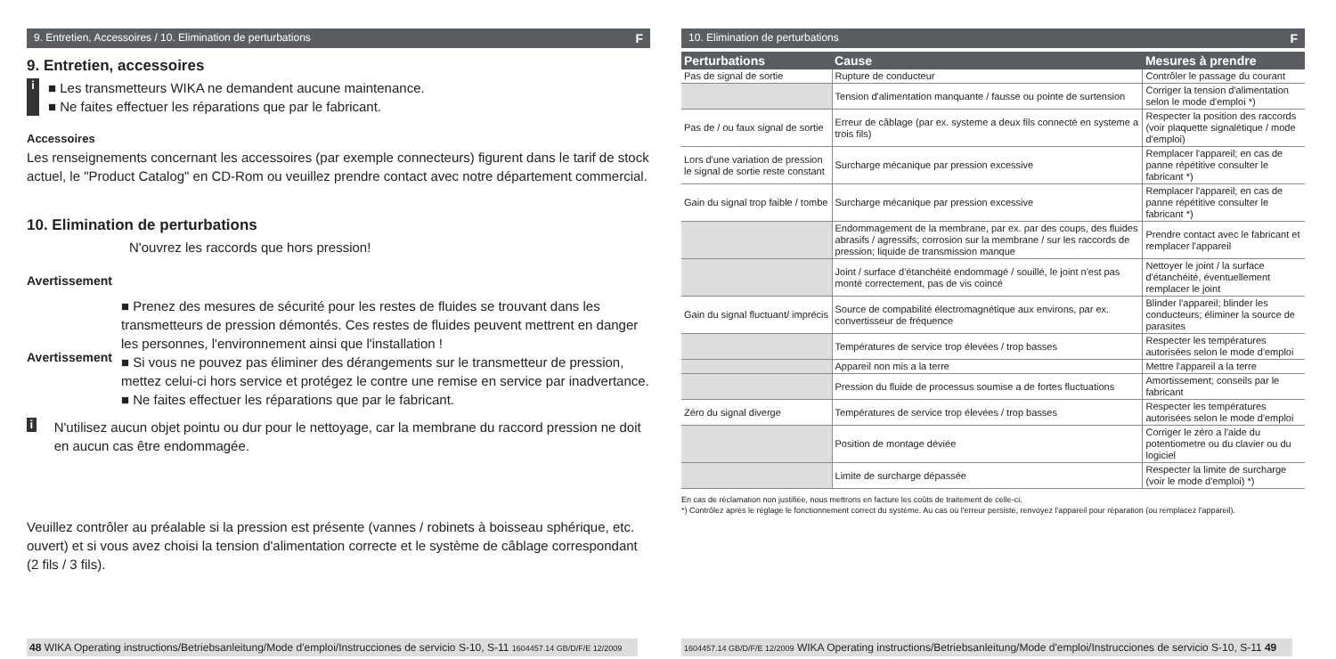9. Entretien, Accessoires / 10. Elimination de perturbations F
9. Entretien, accessoires
i
■ Les transmetteurs WIKA ne demandent aucune maintenance.
■ Ne faites effectuer les réparations que par le fabricant.
Accessoires
Les renseignements concernant les accessoires (par exemple connecteurs) figurent dans le tarif de stock actuel, le "Product Catalog" en CD-Rom ou veuillez prendre contact avec notre département commercial.
10. Elimination de perturbations
Avertissement
N'ouvrez les raccords que hors pression!
Avertissement
■ Prenez des mesures de sécurité pour les restes de fluides se trouvant dans les transmetteurs de pression démontés. Ces restes de fluides peuvent mettrent en danger les personnes, l'environnement ainsi que l'installation !
■ Si vous ne pouvez pas éliminer des dérangements sur le transmetteur de pression, mettez celui-ci hors service et protégez le contre une remise en service par inadvertance.
■ Ne faites effectuer les réparations que par le fabricant.
i
N'utilisez aucun objet pointu ou dur pour le nettoyage, car la membrane du raccord pression ne doit en aucun cas être endommagée.
Veuillez contrôler au préalable si la pression est présente (vannes / robinets à boisseau sphérique, etc. ouvert) et si vous avez choisi la tension d'alimentation correcte et le système de câblage correspondant (2 fils / 3 fils).
48 WIKA Operating instructions/Betriebsanleitung/Mode d'emploi/Instrucciones de servicio S-10, S-11 1604457.14 GB/D/F/E 12/2009
10. Elimination de perturbations F
| Perturbations | Cause | Mesures à prendre |
| --- | --- | --- |
| Pas de signal de sortie | Rupture de conducteur | Contrôler le passage du courant |
| | Tension d'alimentation manquante / fausse ou pointe de surtension | Corriger la tension d'alimentation selon le mode d'emploi *) |
| Pas de / ou faux signal de sortie | Erreur de câblage (par ex. systeme a deux fils connecté en systeme a trois fils) | Respecter la position des raccords (voir plaquette signalétique / mode d'emploi) |
| Lors d'une variation de pression le signal de sortie reste constant | Surcharge mécanique par pression excessive | Remplacer l'appareil; en cas de panne répétitive consulter le fabricant *) |
| Gain du signal trop faible / tombe | Surcharge mécanique par pression excessive | Remplacer l'appareil; en cas de panne répétitive consulter le fabricant *) |
| | Endommagement de la membrane, par ex. par des coups, des fluides abrasifs / agressifs; corrosion sur la membrane / sur les raccords de pression; liquide de transmission manque | Prendre contact avec le fabricant et remplacer l'appareil |
| | Joint / surface d'étanchéité endommagé / souillé, le joint n'est pas monté correctement, pas de vis coincé | Nettoyer le joint / la surface d'étanchéité, éventuellement remplacer le joint |
| Gain du signal fluctuant/ imprécis | Source de compabilité électromagnétique aux environs, par ex. convertisseur de fréquence | Blinder l'appareil; blinder les conducteurs; éliminer la source de parasites |
| | Températures de service trop élevées / trop basses | Respecter les températures autorisées selon le mode d'emploi |
| | Appareil non mis a la terre | Mettre l'appareil a la terre |
| | Pression du fluide de processus soumise a de fortes fluctuations | Amortissement; conseils par le fabricant |
| Zéro du signal diverge | Températures de service trop élevées / trop basses | Respecter les températures autorisées selon le mode d'emploi |
| | Position de montage déviée | Corriger le zéro a l'aide du potentiometre ou du clavier ou du logiciel |
| | Limite de surcharge dépassée | Respecter la limite de surcharge (voir le mode d'emploi) *) |
En cas de réclamation non justifiée, nous mettrons en facture les coûts de traitement de celle-ci.
*) Contrôlez après le réglage le fonctionnement correct du système. Au cas où l'erreur persiste, renvoyez l'appareil pour réparation (ou remplacez l'appareil).
1604457.14 GB/D/F/E 12/2009 WIKA Operating instructions/Betriebsanleitung/Mode d'emploi/Instrucciones de servicio S-10, S-11 49